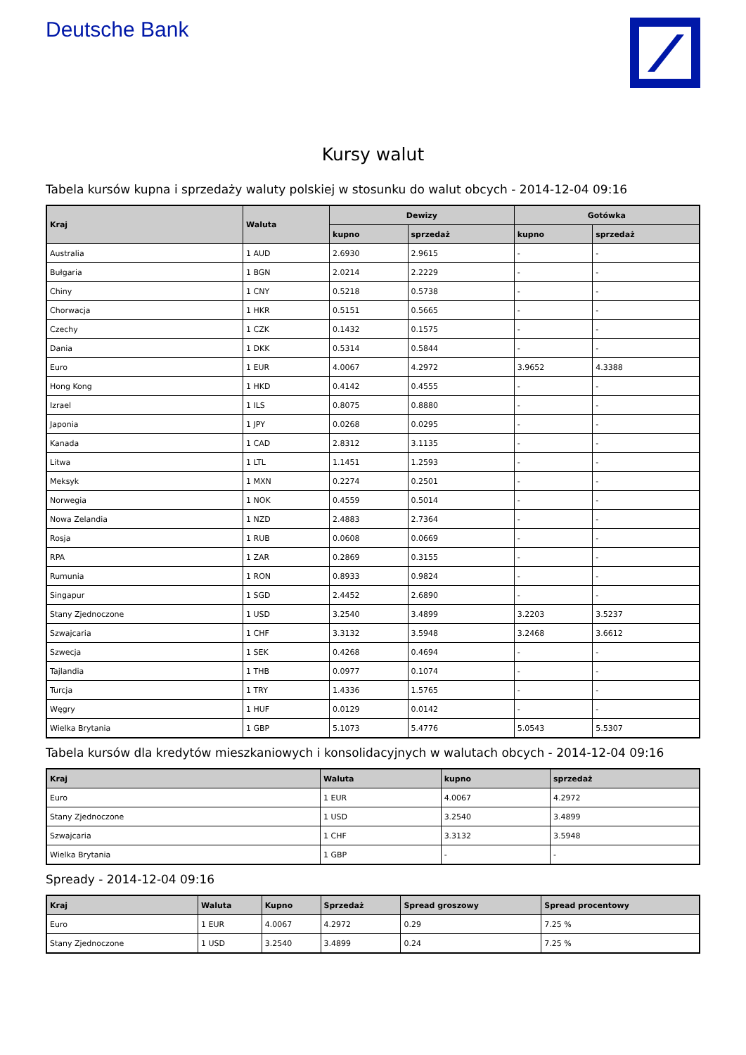Deutsche Bank
Kursy walut
Tabela kursów kupna i sprzedaży waluty polskiej w stosunku do walut obcych - 2014-12-04 09:16
| Kraj | Waluta | Dewizy | | Gotówka | |
| --- | --- | --- | --- | --- | --- |
| | | kupno | sprzedaż | kupno | sprzedaż |
| Australia | 1 AUD | 2.6930 | 2.9615 | - | - |
| Bułgaria | 1 BGN | 2.0214 | 2.2229 | - | - |
| Chiny | 1 CNY | 0.5218 | 0.5738 | - | - |
| Chorwacja | 1 HKR | 0.5151 | 0.5665 | - | - |
| Czechy | 1 CZK | 0.1432 | 0.1575 | - | - |
| Dania | 1 DKK | 0.5314 | 0.5844 | - | - |
| Euro | 1 EUR | 4.0067 | 4.2972 | 3.9652 | 4.3388 |
| Hong Kong | 1 HKD | 0.4142 | 0.4555 | - | - |
| Izrael | 1 ILS | 0.8075 | 0.8880 | - | - |
| Japonia | 1 JPY | 0.0268 | 0.0295 | - | - |
| Kanada | 1 CAD | 2.8312 | 3.1135 | - | - |
| Litwa | 1 LTL | 1.1451 | 1.2593 | - | - |
| Meksyk | 1 MXN | 0.2274 | 0.2501 | - | - |
| Norwegia | 1 NOK | 0.4559 | 0.5014 | - | - |
| Nowa Zelandia | 1 NZD | 2.4883 | 2.7364 | - | - |
| Rosja | 1 RUB | 0.0608 | 0.0669 | - | - |
| RPA | 1 ZAR | 0.2869 | 0.3155 | - | - |
| Rumunia | 1 RON | 0.8933 | 0.9824 | - | - |
| Singapur | 1 SGD | 2.4452 | 2.6890 | - | - |
| Stany Zjednoczone | 1 USD | 3.2540 | 3.4899 | 3.2203 | 3.5237 |
| Szwajcaria | 1 CHF | 3.3132 | 3.5948 | 3.2468 | 3.6612 |
| Szwecja | 1 SEK | 0.4268 | 0.4694 | - | - |
| Tajlandia | 1 THB | 0.0977 | 0.1074 | - | - |
| Turcja | 1 TRY | 1.4336 | 1.5765 | - | - |
| Węgry | 1 HUF | 0.0129 | 0.0142 | - | - |
| Wielka Brytania | 1 GBP | 5.1073 | 5.4776 | 5.0543 | 5.5307 |
Tabela kursów dla kredytów mieszkaniowych i konsolidacyjnych w walutach obcych - 2014-12-04 09:16
| Kraj | Waluta | kupno | sprzedaż |
| --- | --- | --- | --- |
| Euro | 1 EUR | 4.0067 | 4.2972 |
| Stany Zjednoczone | 1 USD | 3.2540 | 3.4899 |
| Szwajcaria | 1 CHF | 3.3132 | 3.5948 |
| Wielka Brytania | 1 GBP | - | - |
Spready - 2014-12-04 09:16
| Kraj | Waluta | Kupno | Sprzedaż | Spread groszowy | Spread procentowy |
| --- | --- | --- | --- | --- | --- |
| Euro | 1 EUR | 4.0067 | 4.2972 | 0.29 | 7.25 % |
| Stany Zjednoczone | 1 USD | 3.2540 | 3.4899 | 0.24 | 7.25 % |